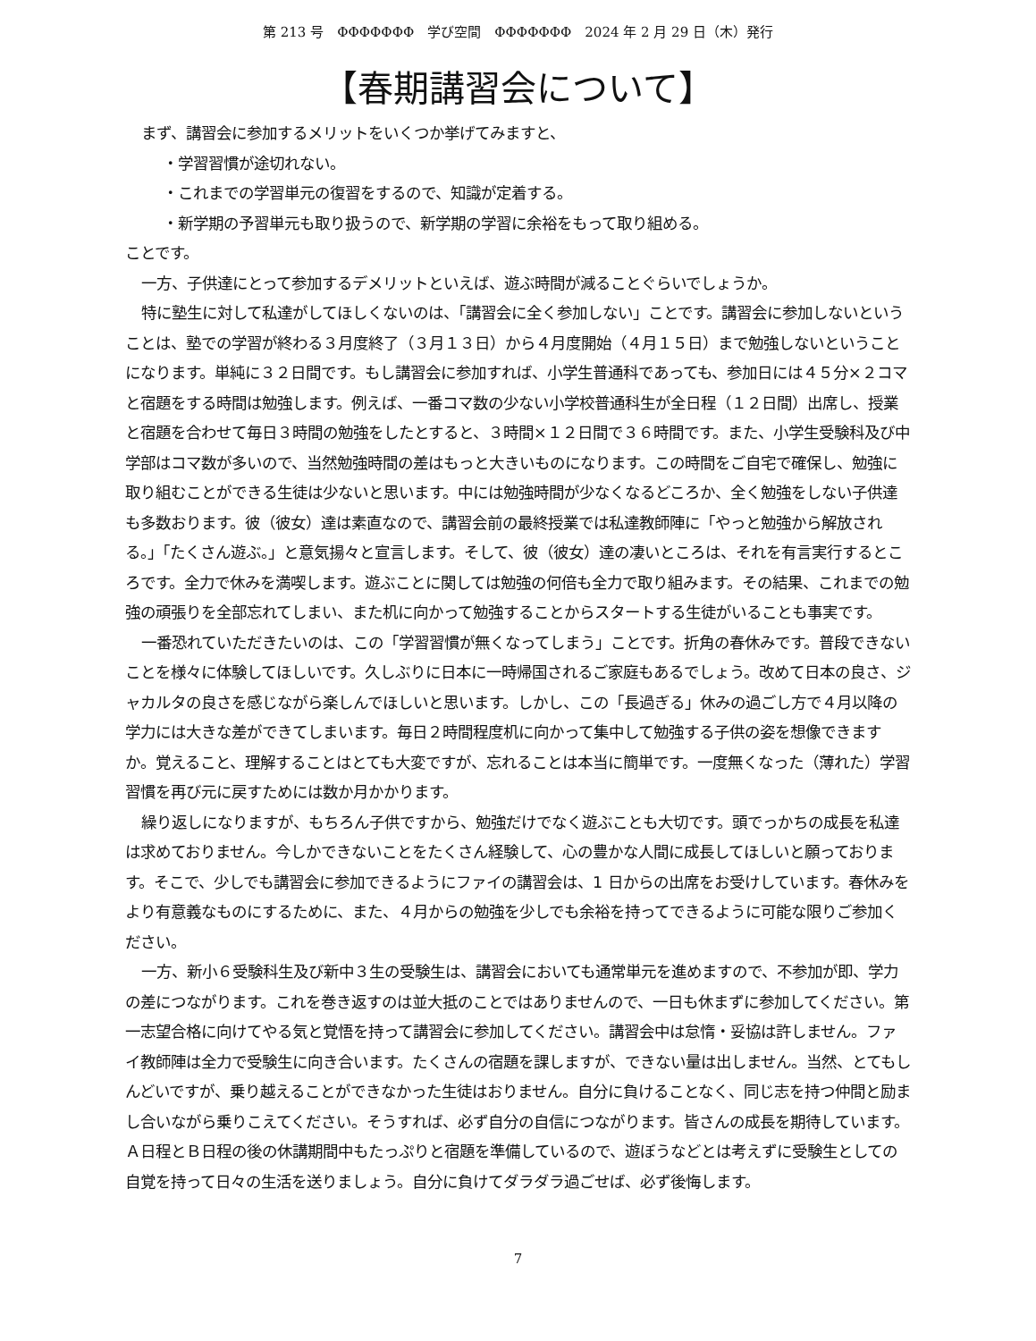第 213 号　ΦΦΦΦΦΦΦ　学び空間　ΦΦΦΦΦΦΦ　2024 年 2 月 29 日（木）発行
【春期講習会について】
まず、講習会に参加するメリットをいくつか挙げてみますと、
・学習習慣が途切れない。
・これまでの学習単元の復習をするので、知識が定着する。
・新学期の予習単元も取り扱うので、新学期の学習に余裕をもって取り組める。
ことです。
一方、子供達にとって参加するデメリットといえば、遊ぶ時間が減ることぐらいでしょうか。
特に塾生に対して私達がしてほしくないのは、「講習会に全く参加しない」ことです。講習会に参加しないということは、塾での学習が終わる３月度終了（３月１３日）から４月度開始（４月１５日）まで勉強しないということになります。単純に３２日間です。もし講習会に参加すれば、小学生普通科であっても、参加日には４５分×２コマと宿題をする時間は勉強します。例えば、一番コマ数の少ない小学校普通科生が全日程（１２日間）出席し、授業と宿題を合わせて毎日３時間の勉強をしたとすると、３時間×１２日間で３６時間です。また、小学生受験科及び中学部はコマ数が多いので、当然勉強時間の差はもっと大きいものになります。この時間をご自宅で確保し、勉強に取り組むことができる生徒は少ないと思います。中には勉強時間が少なくなるどころか、全く勉強をしない子供達も多数おります。彼（彼女）達は素直なので、講習会前の最終授業では私達教師陣に「やっと勉強から解放される。」「たくさん遊ぶ。」と意気揚々と宣言します。そして、彼（彼女）達の凄いところは、それを有言実行するところです。全力で休みを満喫します。遊ぶことに関しては勉強の何倍も全力で取り組みます。その結果、これまでの勉強の頑張りを全部忘れてしまい、また机に向かって勉強することからスタートする生徒がいることも事実です。
一番恐れていただきたいのは、この「学習習慣が無くなってしまう」ことです。折角の春休みです。普段できないことを様々に体験してほしいです。久しぶりに日本に一時帰国されるご家庭もあるでしょう。改めて日本の良さ、ジャカルタの良さを感じながら楽しんでほしいと思います。しかし、この「長過ぎる」休みの過ごし方で４月以降の学力には大きな差ができてしまいます。毎日２時間程度机に向かって集中して勉強する子供の姿を想像できますか。覚えること、理解することはとても大変ですが、忘れることは本当に簡単です。一度無くなった（薄れた）学習習慣を再び元に戻すためには数か月かかります。
繰り返しになりますが、もちろん子供ですから、勉強だけでなく遊ぶことも大切です。頭でっかちの成長を私達は求めておりません。今しかできないことをたくさん経験して、心の豊かな人間に成長してほしいと願っております。そこで、少しでも講習会に参加できるようにファイの講習会は、1 日からの出席をお受けしています。春休みをより有意義なものにするために、また、４月からの勉強を少しでも余裕を持ってできるように可能な限りご参加ください。
一方、新小６受験科生及び新中３生の受験生は、講習会においても通常単元を進めますので、不参加が即、学力の差につながります。これを巻き返すのは並大抵のことではありませんので、一日も休まずに参加してください。第一志望合格に向けてやる気と覚悟を持って講習会に参加してください。講習会中は怠惰・妥協は許しません。ファイ教師陣は全力で受験生に向き合います。たくさんの宿題を課しますが、できない量は出しません。当然、とてもしんどいですが、乗り越えることができなかった生徒はおりません。自分に負けることなく、同じ志を持つ仲間と励まし合いながら乗りこえてください。そうすれば、必ず自分の自信につながります。皆さんの成長を期待しています。Ａ日程とＢ日程の後の休講期間中もたっぷりと宿題を準備しているので、遊ぼうなどとは考えずに受験生としての自覚を持って日々の生活を送りましょう。自分に負けてダラダラ過ごせば、必ず後悔します。
7